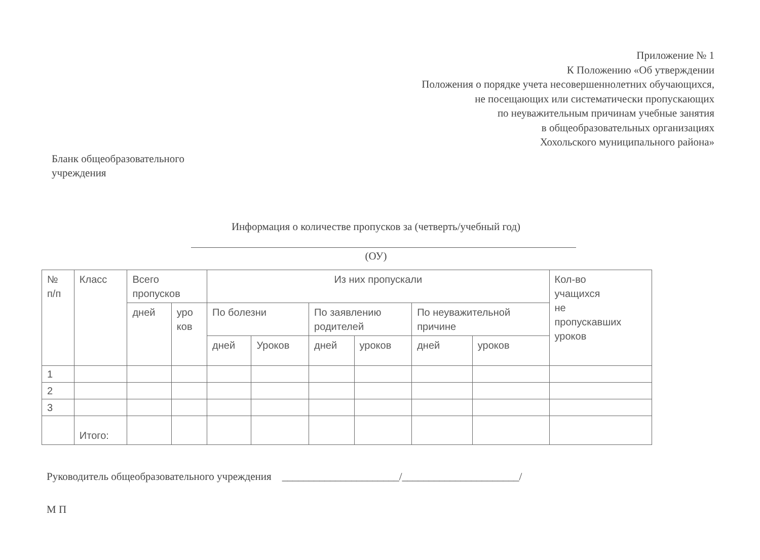Приложение № 1
К Положению «Об утверждении
Положения о порядке учета несовершеннолетних обучающихся,
не посещающих или систематически пропускающих
по неуважительным причинам учебные занятия
в общеобразовательных организациях
Хохольского муниципального района»
Бланк общеобразовательного
учреждения
Информация о количестве пропусков за (четверть/учебный год)
(ОУ)
| № п/п | Класс | Всего пропусков | | Из них пропускали | | | | | | Кол-во учащихся не пропускавших уроков |
| | | дней | уро ков | По болезни | | По заявлению родителей | | По неуважительной причине | | |
| | | | | дней | Уроков | дней | уроков | дней | уроков | |
| 1 | | | | | | | | | | |
| 2 | | | | | | | | | | |
| 3 | | | | | | | | | | |
| | Итого: | | | | | | | | | |
Руководитель общеобразовательного учреждения ______________________/______________________/
М П